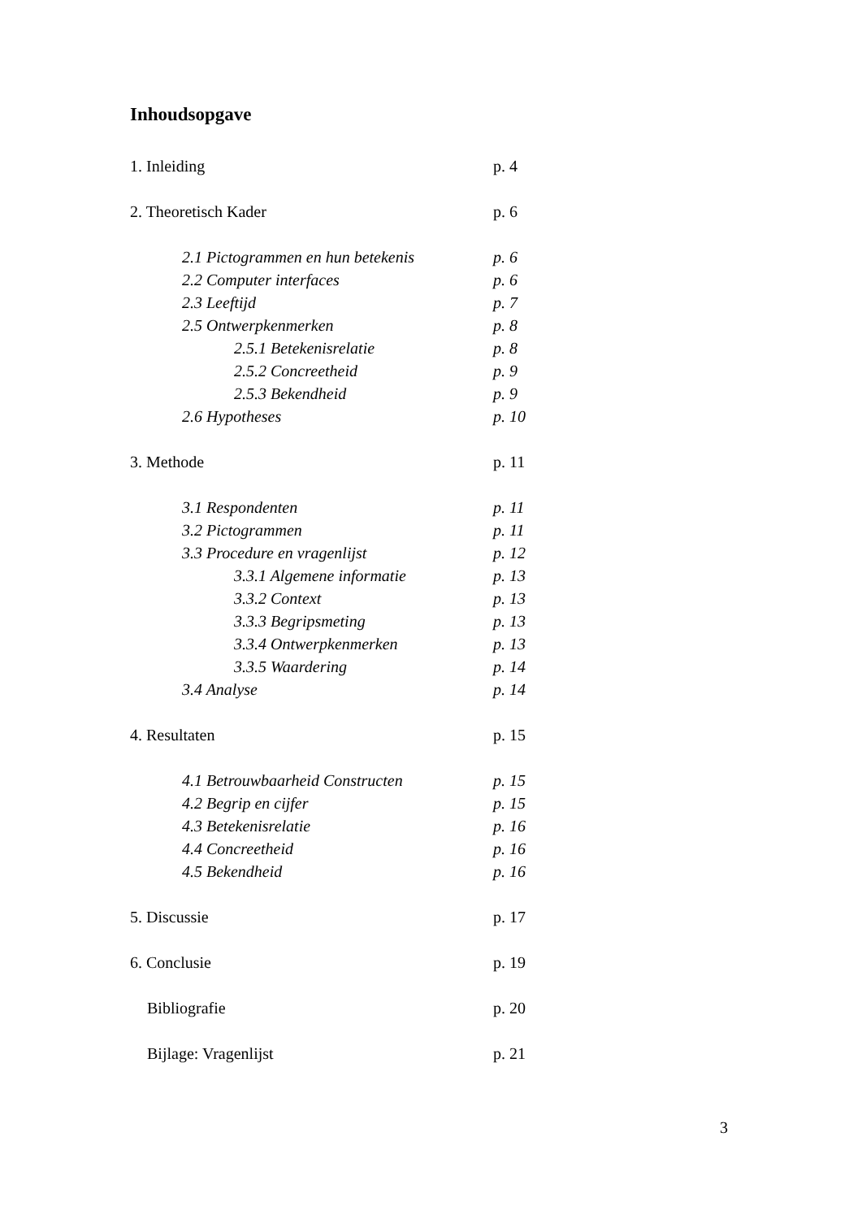Inhoudsopgave
1. Inleiding p. 4
2. Theoretisch Kader p. 6
2.1 Pictogrammen en hun betekenis p. 6
2.2 Computer interfaces p. 6
2.3 Leeftijd p. 7
2.5 Ontwerpkenmerken p. 8
2.5.1 Betekenisrelatie p. 8
2.5.2 Concreetheid p. 9
2.5.3 Bekendheid p. 9
2.6 Hypotheses p. 10
3. Methode p. 11
3.1 Respondenten p. 11
3.2 Pictogrammen p. 11
3.3 Procedure en vragenlijst p. 12
3.3.1 Algemene informatie p. 13
3.3.2 Context p. 13
3.3.3 Begripsmeting p. 13
3.3.4 Ontwerpkenmerken p. 13
3.3.5 Waardering p. 14
3.4 Analyse p. 14
4. Resultaten p. 15
4.1 Betrouwbaarheid Constructen p. 15
4.2 Begrip en cijfer p. 15
4.3 Betekenisrelatie p. 16
4.4 Concreetheid p. 16
4.5 Bekendheid p. 16
5. Discussie p. 17
6. Conclusie p. 19
Bibliografie p. 20
Bijlage: Vragenlijst p. 21
3